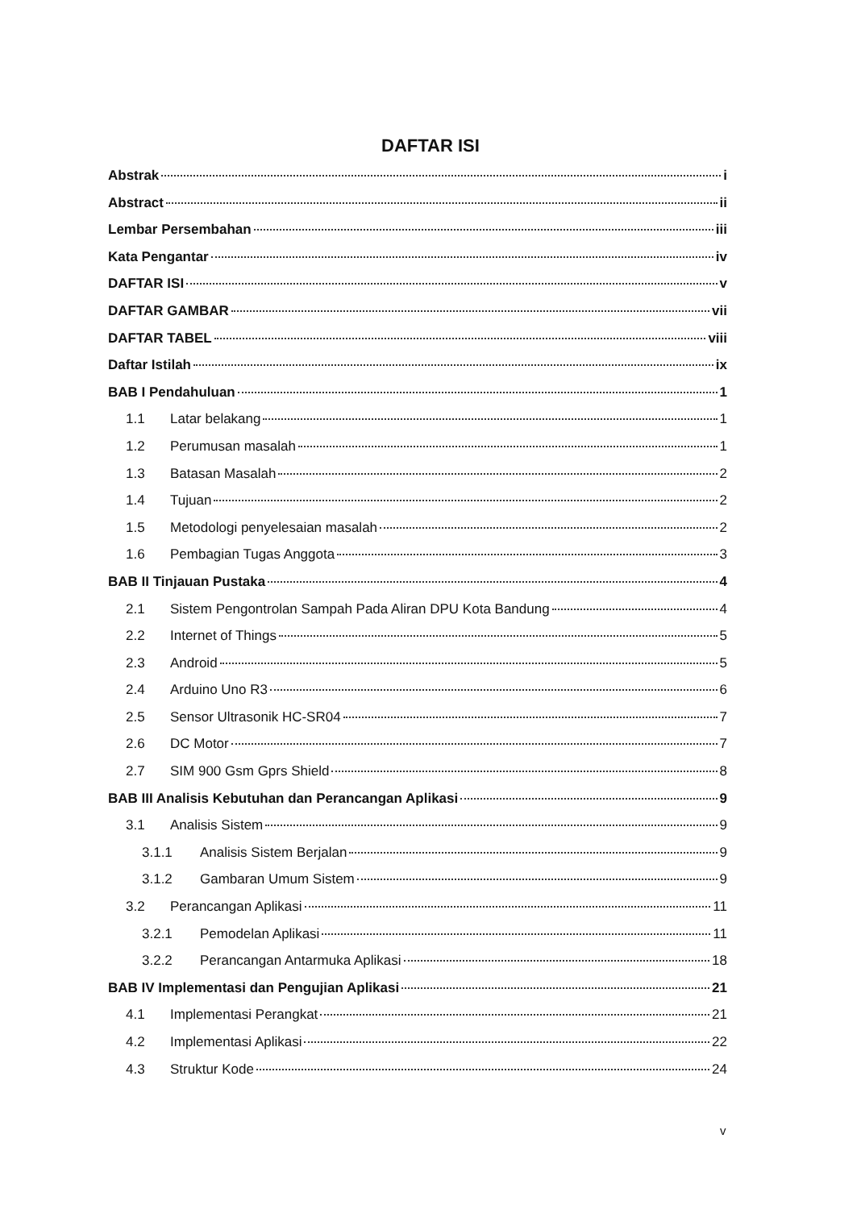DAFTAR ISI
Abstrak i
Abstract ii
Lembar Persembahan iii
Kata Pengantar iv
DAFTAR ISI v
DAFTAR GAMBAR vii
DAFTAR TABEL viii
Daftar Istilah ix
BAB I Pendahuluan 1
1.1 Latar belakang 1
1.2 Perumusan masalah 1
1.3 Batasan Masalah 2
1.4 Tujuan 2
1.5 Metodologi penyelesaian masalah 2
1.6 Pembagian Tugas Anggota 3
BAB II Tinjauan Pustaka 4
2.1 Sistem Pengontrolan Sampah Pada Aliran DPU Kota Bandung 4
2.2 Internet of Things 5
2.3 Android 5
2.4 Arduino Uno R3 6
2.5 Sensor Ultrasonik HC-SR04 7
2.6 DC Motor 7
2.7 SIM 900 Gsm Gprs Shield 8
BAB III Analisis Kebutuhan dan Perancangan Aplikasi 9
3.1 Analisis Sistem 9
3.1.1 Analisis Sistem Berjalan 9
3.1.2 Gambaran Umum Sistem 9
3.2 Perancangan Aplikasi 11
3.2.1 Pemodelan Aplikasi 11
3.2.2 Perancangan Antarmuka Aplikasi 18
BAB IV Implementasi dan Pengujian Aplikasi 21
4.1 Implementasi Perangkat 21
4.2 Implementasi Aplikasi 22
4.3 Struktur Kode 24
v